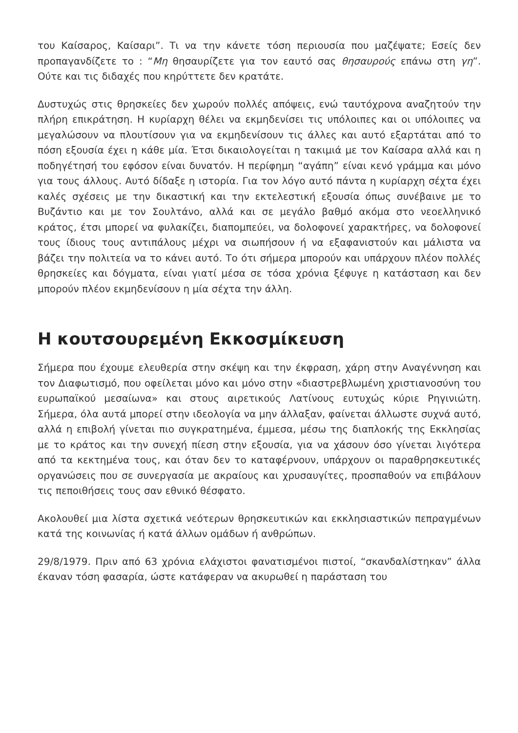του Καίσαρος, Καίσαρι”. Τι να την κάνετε τόση περιουσία που μαζέψατε; Εσείς δεν προπαγανδίζετε το : “Μη θησαυρίζετε για τον εαυτό σας θησαυρούς επάνω στη γη”. Ούτε και τις διδαχές που κηρύττετε δεν κρατάτε.
Δυστυχώς στις θρησκείες δεν χωρούν πολλές απόψεις, ενώ ταυτόχρονα αναζητούν την πλήρη επικράτηση. Η κυρίαρχη θέλει να εκμηδενίσει τις υπόλοιπες και οι υπόλοιπες να μεγαλώσουν να πλουτίσουν για να εκμηδενίσουν τις άλλες και αυτό εξαρτάται από το πόση εξουσία έχει η κάθε μία. Έτσι δικαιολογείται η τακιμιά με τον Καίσαρα αλλά και η ποδηγέτησή του εφόσον είναι δυνατόν. Η περίφημη “αγάπη” είναι κενό γράμμα και μόνο για τους άλλους. Αυτό δίδαξε η ιστορία. Για τον λόγο αυτό πάντα η κυρίαρχη σέχτα έχει καλές σχέσεις με την δικαστική και την εκτελεστική εξουσία όπως συνέβαινε με το Βυζάντιο και με τον Σουλτάνο, αλλά και σε μεγάλο βαθμό ακόμα στο νεοελληνικό κράτος, έτσι μπορεί να φυλακίζει, διαπομπεύει, να δολοφονεί χαρακτήρες, να δολοφονεί τους ίδιους τους αντιπάλους μέχρι να σιωπήσουν ή να εξαφανιστούν και μάλιστα να βάζει την πολιτεία να το κάνει αυτό. Το ότι σήμερα μπορούν και υπάρχουν πλέον πολλές θρησκείες και δόγματα, είναι γιατί μέσα σε τόσα χρόνια ξέφυγε η κατάσταση και δεν μπορούν πλέον εκμηδενίσουν η μία σέχτα την άλλη.
Η κουτσουρεμένη Εκκοσμίκευση
Σήμερα που έχουμε ελευθερία στην σκέψη και την έκφραση, χάρη στην Αναγέννηση και τον Διαφωτισμό, που οφείλεται μόνο και μόνο στην «διαστρεβλωμένη χριστιανοσύνη του ευρωπαϊκού μεσαίωνα» και στους αιρετικούς Λατίνους ευτυχώς κύριε Ρηγινιώτη. Σήμερα, όλα αυτά μπορεί στην ιδεολογία να μην άλλαξαν, φαίνεται άλλωστε συχνά αυτό, αλλά η επιβολή γίνεται πιο συγκρατημένα, έμμεσα, μέσω της διαπλοκής της Εκκλησίας με το κράτος και την συνεχή πίεση στην εξουσία, για να χάσουν όσο γίνεται λιγότερα από τα κεκτημένα τους, και όταν δεν το καταφέρνουν, υπάρχουν οι παραθρησκευτικές οργανώσεις που σε συνεργασία με ακραίους και χρυσαυγίτες, προσπαθούν να επιβάλουν τις πεποιθήσεις τους σαν εθνικό θέσφατο.
Ακολουθεί μια λίστα σχετικά νεότερων θρησκευτικών και εκκλησιαστικών πεπραγμένων κατά της κοινωνίας ή κατά άλλων ομάδων ή ανθρώπων.
29/8/1979. Πριν από 63 χρόνια ελάχιστοι φανατισμένοι πιστοί, “σκανδαλίστηκαν” άλλα έκαναν τόση φασαρία, ώστε κατάφεραν να ακυρωθεί η παράσταση του